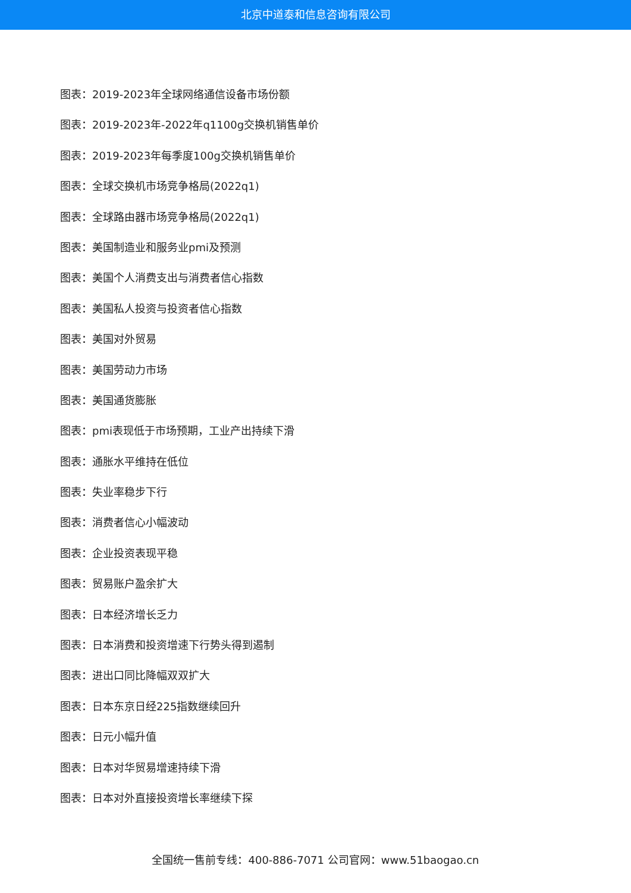北京中道泰和信息咨询有限公司
图表：2019-2023年全球网络通信设备市场份额
图表：2019-2023年-2022年q1100g交换机销售单价
图表：2019-2023年每季度100g交换机销售单价
图表：全球交换机市场竞争格局(2022q1)
图表：全球路由器市场竞争格局(2022q1)
图表：美国制造业和服务业pmi及预测
图表：美国个人消费支出与消费者信心指数
图表：美国私人投资与投资者信心指数
图表：美国对外贸易
图表：美国劳动力市场
图表：美国通货膨胀
图表：pmi表现低于市场预期，工业产出持续下滑
图表：通胀水平维持在低位
图表：失业率稳步下行
图表：消费者信心小幅波动
图表：企业投资表现平稳
图表：贸易账户盈余扩大
图表：日本经济增长乏力
图表：日本消费和投资增速下行势头得到遏制
图表：进出口同比降幅双双扩大
图表：日本东京日经225指数继续回升
图表：日元小幅升值
图表：日本对华贸易增速持续下滑
图表：日本对外直接投资增长率继续下探
全国统一售前专线：400-886-7071 公司官网：www.51baogao.cn